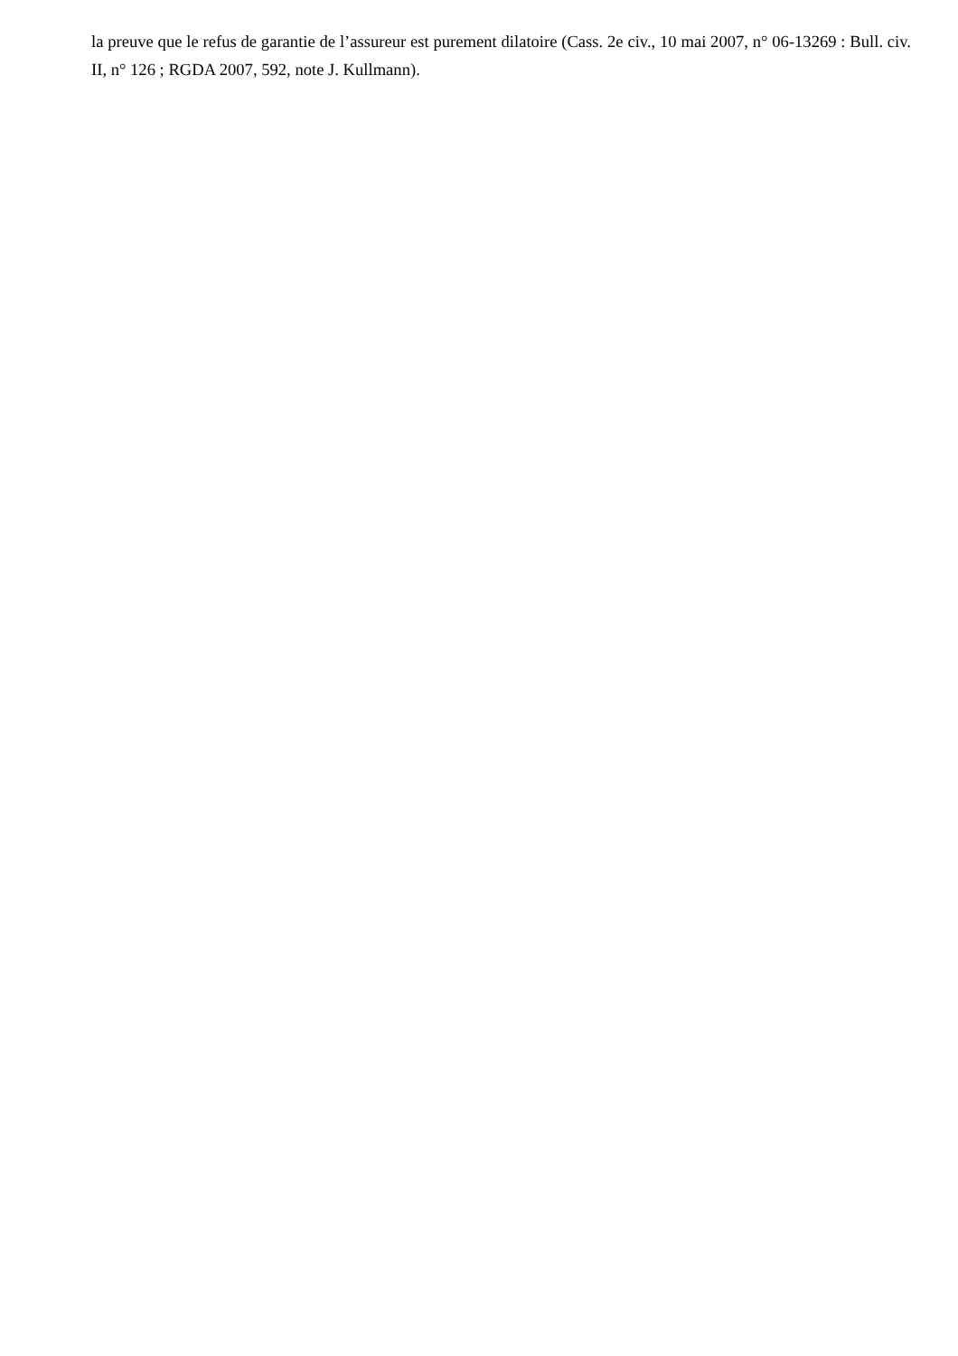la preuve que le refus de garantie de l’assureur est purement dilatoire (Cass. 2e civ., 10 mai 2007, n° 06-13269 : Bull. civ. II, n° 126 ; RGDA 2007, 592, note J. Kullmann).